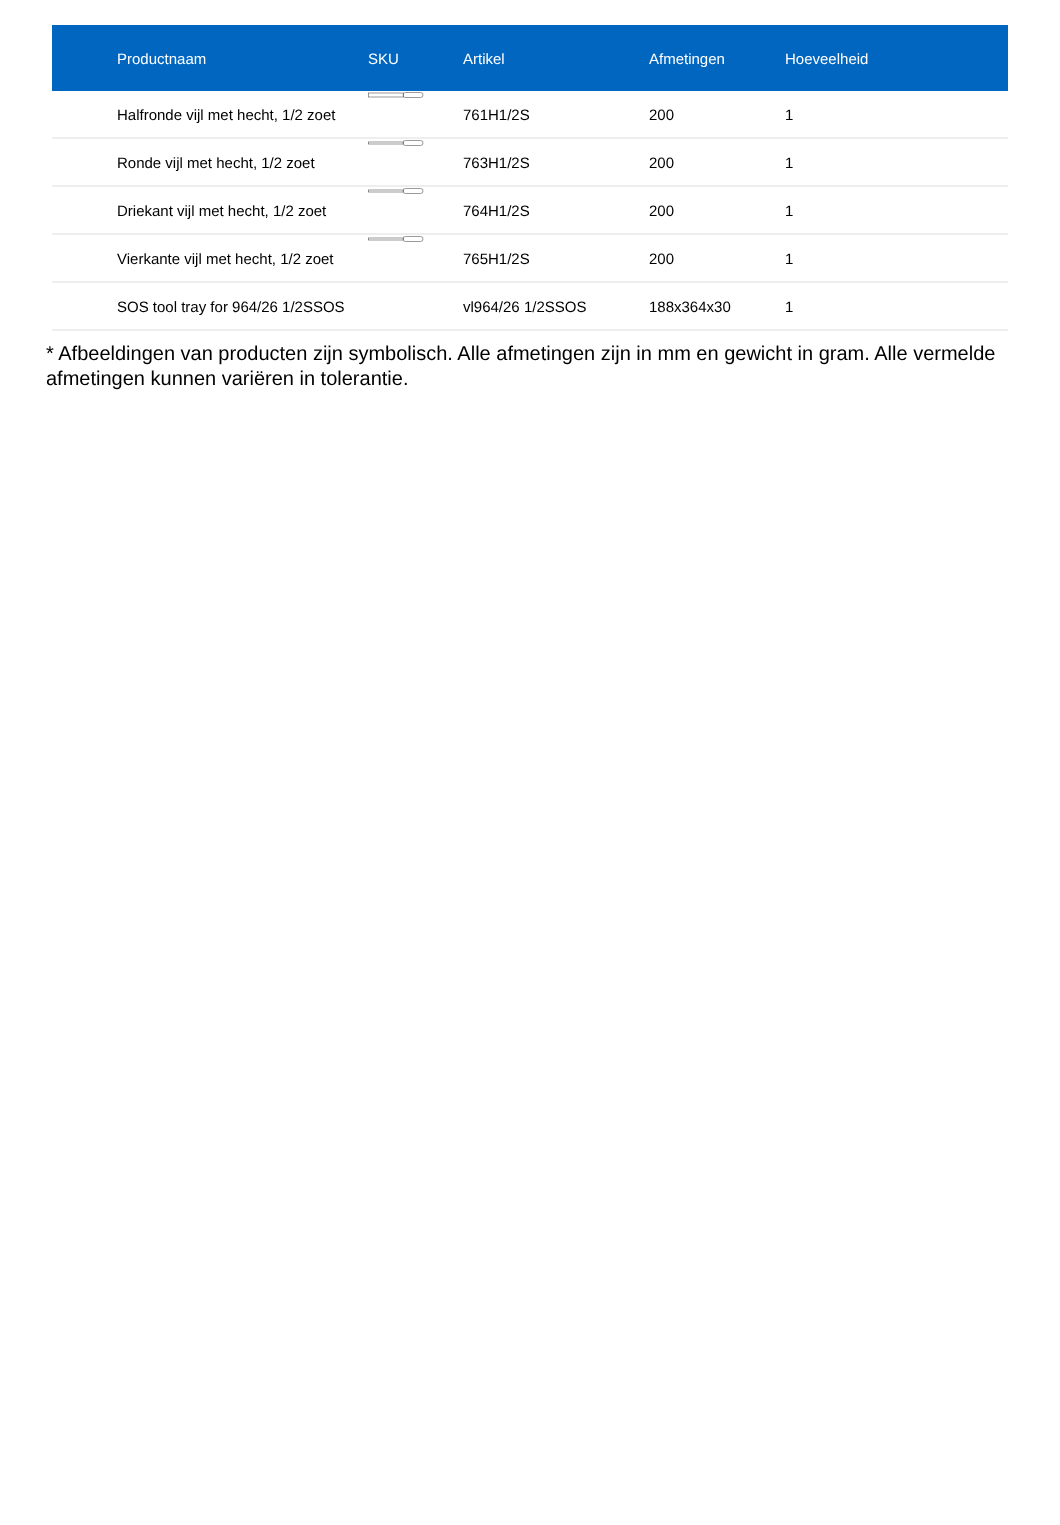| Productnaam | SKU | Artikel | Afmetingen | Hoeveelheid |
| --- | --- | --- | --- | --- |
| Halfronde vijl met hecht, 1/2 zoet | | 761H1/2S | 200 | 1 |
| Ronde vijl met hecht, 1/2 zoet | | 763H1/2S | 200 | 1 |
| Driekant vijl met hecht, 1/2 zoet | | 764H1/2S | 200 | 1 |
| Vierkante vijl met hecht, 1/2 zoet | | 765H1/2S | 200 | 1 |
| SOS tool tray for 964/26 1/2SSOS | | vl964/26 1/2SSOS | 188x364x30 | 1 |
* Afbeeldingen van producten zijn symbolisch. Alle afmetingen zijn in mm en gewicht in gram. Alle vermelde afmetingen kunnen variëren in tolerantie.